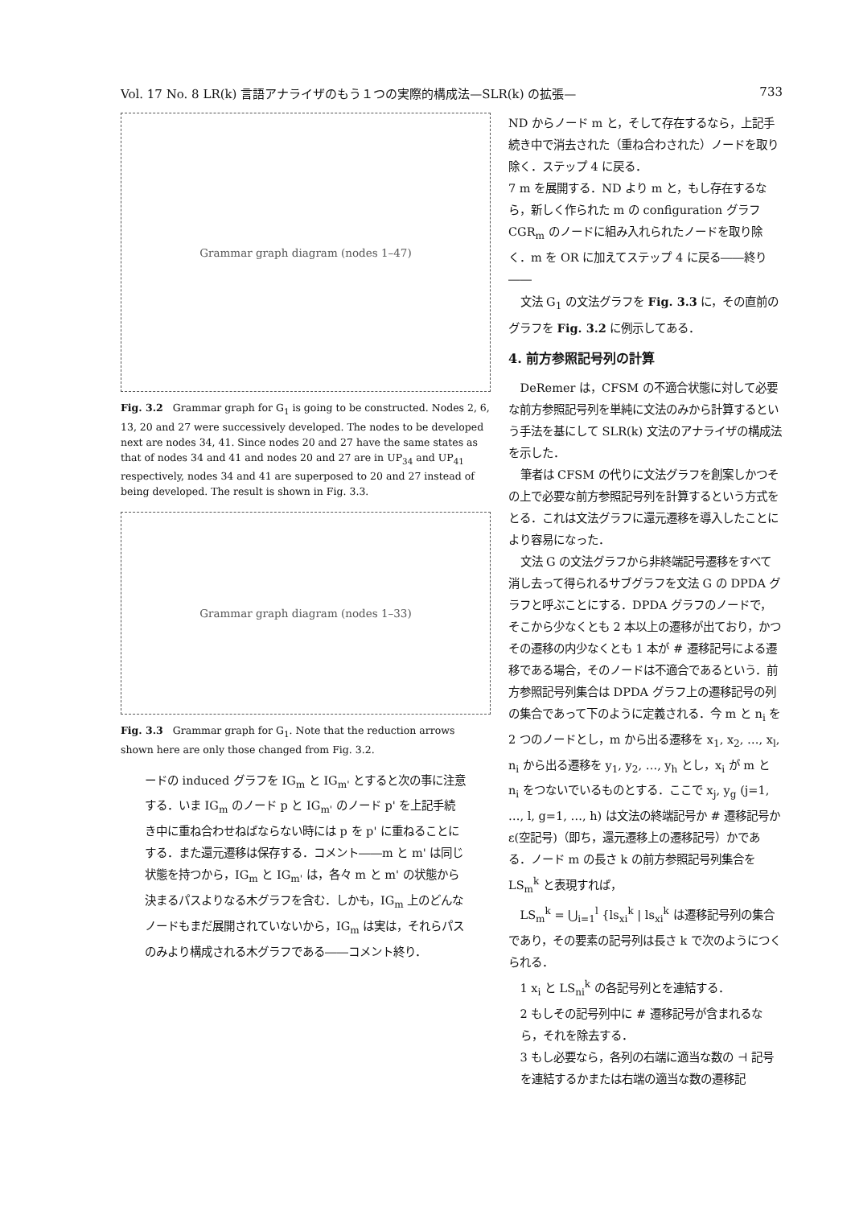Vol. 17 No. 8 LR(k) 言語アナライザのもう１つの実際的構成法—SLR(k) の拡張— 733
Grammar graph diagram (nodes 1–47)
Fig. 3.2 Grammar graph for G<sub>1</sub> is going to be constructed. Nodes 2, 6, 13, 20 and 27 were successively developed. The nodes to be developed next are nodes 34, 41. Since nodes 20 and 27 have the same states as that of nodes 34 and 41 and nodes 20 and 27 are in UP<sub>34</sub> and UP<sub>41</sub> respectively, nodes 34 and 41 are superposed to 20 and 27 instead of being developed. The result is shown in Fig. 3.3.
Grammar graph diagram (nodes 1–33)
Fig. 3.3 Grammar graph for G<sub>1</sub>. Note that the reduction arrows shown here are only those changed from Fig. 3.2.
ードの induced グラフを IG<sub>m</sub> と IG<sub>m'</sub> とすると次の事に注意する．いま IG<sub>m</sub> のノード p と IG<sub>m'</sub> のノード p' を上記手続き中に重ね合わせねばならない時には p を p' に重ねることにする．また還元遷移は保存する．コメント――m と m' は同じ状態を持つから，IG<sub>m</sub> と IG<sub>m'</sub> は，各々 m と m' の状態から決まるパスよりなる木グラフを含む．しかも，IG<sub>m</sub> 上のどんなノードもまだ展開されていないから，IG<sub>m</sub> は実は，それらパスのみより構成される木グラフである――コメント終り．
ND からノード m と，そして存在するなら，上記手続き中で消去された（重ね合わされた）ノードを取り除く．ステップ 4 に戻る．
7 m を展開する．ND より m と，もし存在するなら，新しく作られた m の configuration グラフ CGR<sub>m</sub> のノードに組み入れられたノードを取り除く．m を OR に加えてステップ 4 に戻る――終り――
文法 G<sub>1</sub> の文法グラフを Fig. 3.3 に，その直前のグラフを Fig. 3.2 に例示してある．
4. 前方参照記号列の計算
DeRemer は，CFSM の不適合状態に対して必要な前方参照記号列を単純に文法のみから計算するという手法を基にして SLR(k) 文法のアナライザの構成法を示した．
筆者は CFSM の代りに文法グラフを創案しかつその上で必要な前方参照記号列を計算するという方式をとる．これは文法グラフに還元遷移を導入したことにより容易になった．
文法 G の文法グラフから非終端記号遷移をすべて消し去って得られるサブグラフを文法 G の DPDA グラフと呼ぶことにする．DPDA グラフのノードで，そこから少なくとも 2 本以上の遷移が出ており，かつその遷移の内少なくとも 1 本が # 遷移記号による遷移である場合，そのノードは不適合であるという．前方参照記号列集合は DPDA グラフ上の遷移記号の列の集合であって下のように定義される．今 m と n<sub>i</sub> を 2 つのノードとし，m から出る遷移を x<sub>1</sub>, x<sub>2</sub>, …, x<sub>l</sub>, n<sub>i</sub> から出る遷移を y<sub>1</sub>, y<sub>2</sub>, …, y<sub>h</sub> とし，x<sub>i</sub> が m と n<sub>i</sub> をつないでいるものとする．ここで x<sub>j</sub>, y<sub>g</sub> (j=1, …, l, g=1, …, h) は文法の終端記号か # 遷移記号か ε(空記号)（即ち，還元遷移上の遷移記号）かである．ノード m の長さ k の前方参照記号列集合を LS<sub>m</sub><sup>k</sup> と表現すれば，
LS<sub>m</sub><sup>k</sup> = ⋃<sub>i=1</sub><sup>l</sup> {ls<sub>xi</sub><sup>k</sup> | ls<sub>xi</sub><sup>k</sup> は遷移記号列の集合であり，その要素の記号列は長さ k で次のようにつくられる．
1 x<sub>i</sub> と LS<sub>ni</sub><sup>k</sup> の各記号列とを連結する．
2 もしその記号列中に # 遷移記号が含まれるなら，それを除去する．
3 もし必要なら，各列の右端に適当な数の ⊣ 記号を連結するかまたは右端の適当な数の遷移記